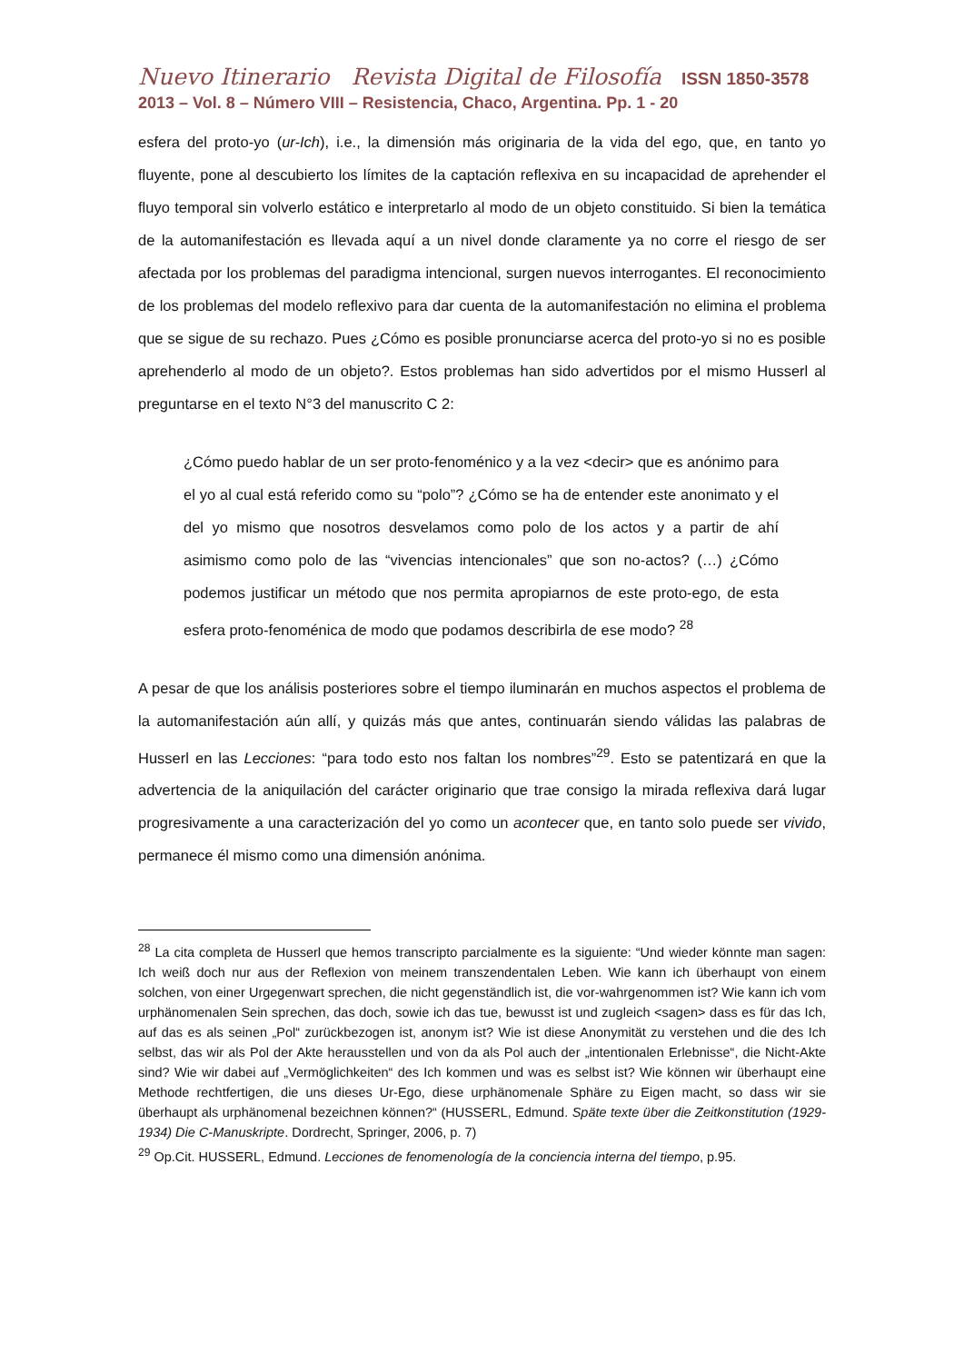Nuevo Itinerario Revista Digital de Filosofía ISSN 1850-3578
2013 – Vol. 8 – Número VIII – Resistencia, Chaco, Argentina. Pp. 1 - 20
esfera del proto-yo (ur-Ich), i.e., la dimensión más originaria de la vida del ego, que, en tanto yo fluyente, pone al descubierto los límites de la captación reflexiva en su incapacidad de aprehender el fluyo temporal sin volverlo estático e interpretarlo al modo de un objeto constituido. Si bien la temática de la automanifestación es llevada aquí a un nivel donde claramente ya no corre el riesgo de ser afectada por los problemas del paradigma intencional, surgen nuevos interrogantes. El reconocimiento de los problemas del modelo reflexivo para dar cuenta de la automanifestación no elimina el problema que se sigue de su rechazo. Pues ¿Cómo es posible pronunciarse acerca del proto-yo si no es posible aprehenderlo al modo de un objeto?. Estos problemas han sido advertidos por el mismo Husserl al preguntarse en el texto N°3 del manuscrito C 2:
¿Cómo puedo hablar de un ser proto-fenoménico y a la vez <decir> que es anónimo para el yo al cual está referido como su “polo”? ¿Cómo se ha de entender este anonimato y el del yo mismo que nosotros desvelamos como polo de los actos y a partir de ahí asimismo como polo de las “vivencias intencionales” que son no-actos? (…) ¿Cómo podemos justificar un método que nos permita apropiarnos de este proto-ego, de esta esfera proto-fenoménica de modo que podamos describirla de ese modo? <sup>28</sup>
A pesar de que los análisis posteriores sobre el tiempo iluminarán en muchos aspectos el problema de la automanifestación aún allí, y quizás más que antes, continuarán siendo válidas las palabras de Husserl en las Lecciones: “para todo esto nos faltan los nombres”<sup>29</sup>. Esto se patentizará en que la advertencia de la aniquilación del carácter originario que trae consigo la mirada reflexiva dará lugar progresivamente a una caracterización del yo como un acontecer que, en tanto solo puede ser vivido, permanece él mismo como una dimensión anónima.
<sup>28</sup> La cita completa de Husserl que hemos transcripto parcialmente es la siguiente: “Und wieder könnte man sagen: Ich weiß doch nur aus der Reflexion von meinem transzendentalen Leben. Wie kann ich überhaupt von einem solchen, von einer Urgegenwart sprechen, die nicht gegenständlich ist, die vor-wahrgenommen ist? Wie kann ich vom urphänomenalen Sein sprechen, das doch, sowie ich das tue, bewusst ist und zugleich <sagen> dass es für das Ich, auf das es als seinen „Pol“ zurückbezogen ist, anonym ist? Wie ist diese Anonymität zu verstehen und die des Ich selbst, das wir als Pol der Akte herausstellen und von da als Pol auch der „intentionalen Erlebnisse“, die Nicht-Akte sind? Wie wir dabei auf „Vermöglichkeiten“ des Ich kommen und was es selbst ist? Wie können wir überhaupt eine Methode rechtfertigen, die uns dieses Ur-Ego, diese urphänomenale Sphäre zu Eigen macht, so dass wir sie überhaupt als urphänomenal bezeichnen können?“ (HUSSERL, Edmund. Späte texte über die Zeitkonstitution (1929-1934) Die C-Manuskripte. Dordrecht, Springer, 2006, p. 7)
<sup>29</sup> Op.Cit. HUSSERL, Edmund. Lecciones de fenomenología de la conciencia interna del tiempo, p.95.